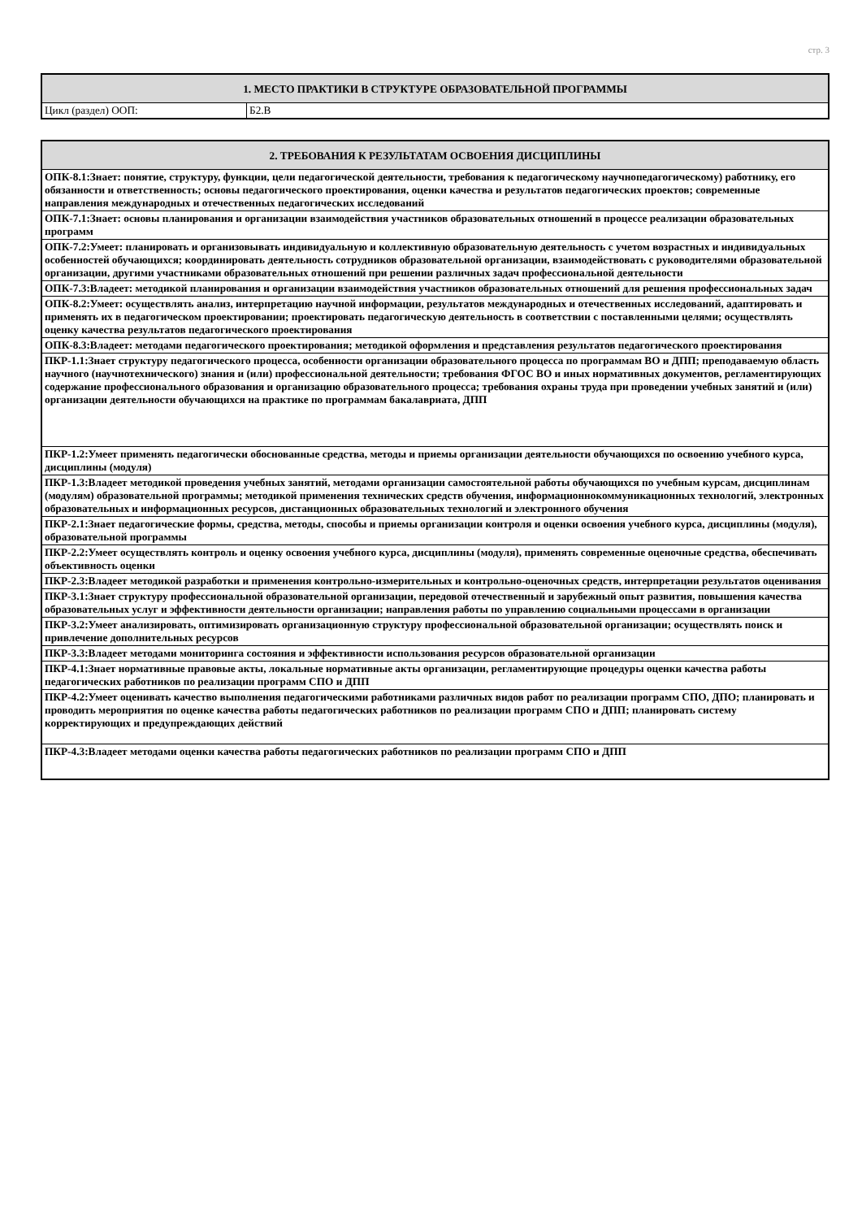стр. 3
| 1. МЕСТО ПРАКТИКИ В СТРУКТУРЕ ОБРАЗОВАТЕЛЬНОЙ ПРОГРАММЫ | |
| --- | --- |
| Цикл (раздел) ООП: | Б2.В |
| 2. ТРЕБОВАНИЯ К РЕЗУЛЬТАТАМ ОСВОЕНИЯ ДИСЦИПЛИНЫ |
| --- |
| ОПК-8.1:Знает: понятие, структуру, функции, цели педагогической деятельности, требования к педагогическому научнопедагогическому) работнику, его обязанности и ответственность; основы педагогического проектирования, оценки качества и результатов педагогических проектов; современные направления международных и отечественных педагогических исследований |
| ОПК-7.1:Знает: основы планирования и организации взаимодействия участников образовательных отношений в процессе реализации образовательных программ |
| ОПК-7.2:Умеет: планировать и организовывать индивидуальную и коллективную образовательную деятельность с учетом возрастных и индивидуальных особенностей обучающихся; координировать деятельность сотрудников образовательной организации, взаимодействовать с руководителями образовательной организации, другими участниками образовательных отношений при решении различных задач профессиональной деятельности |
| ОПК-7.3:Владеет: методикой планирования и организации взаимодействия участников образовательных отношений для решения профессиональных задач |
| ОПК-8.2:Умеет: осуществлять анализ, интерпретацию научной информации, результатов международных и отечественных исследований, адаптировать и применять их в педагогическом проектировании; проектировать педагогическую деятельность в соответствии с поставленными целями; осуществлять оценку качества результатов педагогического проектирования |
| ОПК-8.3:Владеет: методами педагогического проектирования; методикой оформления и представления результатов педагогического проектирования |
| ПКР-1.1:Знает структуру педагогического процесса, особенности организации образовательного процесса по программам ВО и ДПП; преподаваемую область научного (научнотехнического) знания и (или) профессиональной деятельности; требования ФГОС ВО и иных нормативных документов, регламентирующих содержание профессионального образования и организацию образовательного процесса; требования охраны труда при проведении учебных занятий и (или) организации деятельности обучающихся на практике по программам бакалавриата, ДПП |
| ПКР-1.2:Умеет применять педагогически обоснованные средства, методы и приемы организации деятельности обучающихся по освоению учебного курса, дисциплины (модуля) |
| ПКР-1.3:Владеет методикой проведения учебных занятий, методами организации самостоятельной работы обучающихся по учебным курсам, дисциплинам (модулям) образовательной программы; методикой применения технических средств обучения, информационнокоммуникационных технологий, электронных образовательных и информационных ресурсов, дистанционных образовательных технологий и электронного обучения |
| ПКР-2.1:Знает педагогические формы, средства, методы, способы и приемы организации контроля и оценки освоения учебного курса, дисциплины (модуля), образовательной программы |
| ПКР-2.2:Умеет осуществлять контроль и оценку освоения учебного курса, дисциплины (модуля), применять современные оценочные средства, обеспечивать объективность оценки |
| ПКР-2.3:Владеет методикой разработки и применения контрольно-измерительных и контрольно-оценочных средств, интерпретации результатов оценивания |
| ПКР-3.1:Знает структуру профессиональной образовательной организации, передовой отечественный и зарубежный опыт развития, повышения качества образовательных услуг и эффективности деятельности организации; направления работы по управлению социальными процессами в организации |
| ПКР-3.2:Умеет анализировать, оптимизировать организационную структуру профессиональной образовательной организации; осуществлять поиск и привлечение дополнительных ресурсов |
| ПКР-3.3:Владеет методами мониторинга состояния и эффективности использования ресурсов образовательной организации |
| ПКР-4.1:Знает нормативные правовые акты, локальные нормативные акты организации, регламентирующие процедуры оценки качества работы педагогических работников по реализации программ СПО и ДПП |
| ПКР-4.2:Умеет оценивать качество выполнения педагогическими работниками различных видов работ по реализации программ СПО, ДПО; планировать и проводить мероприятия по оценке качества работы педагогических работников по реализации программ СПО и ДПП; планировать систему корректирующих и предупреждающих действий |
| ПКР-4.3:Владеет методами оценки качества работы педагогических работников по реализации программ СПО и ДПП |